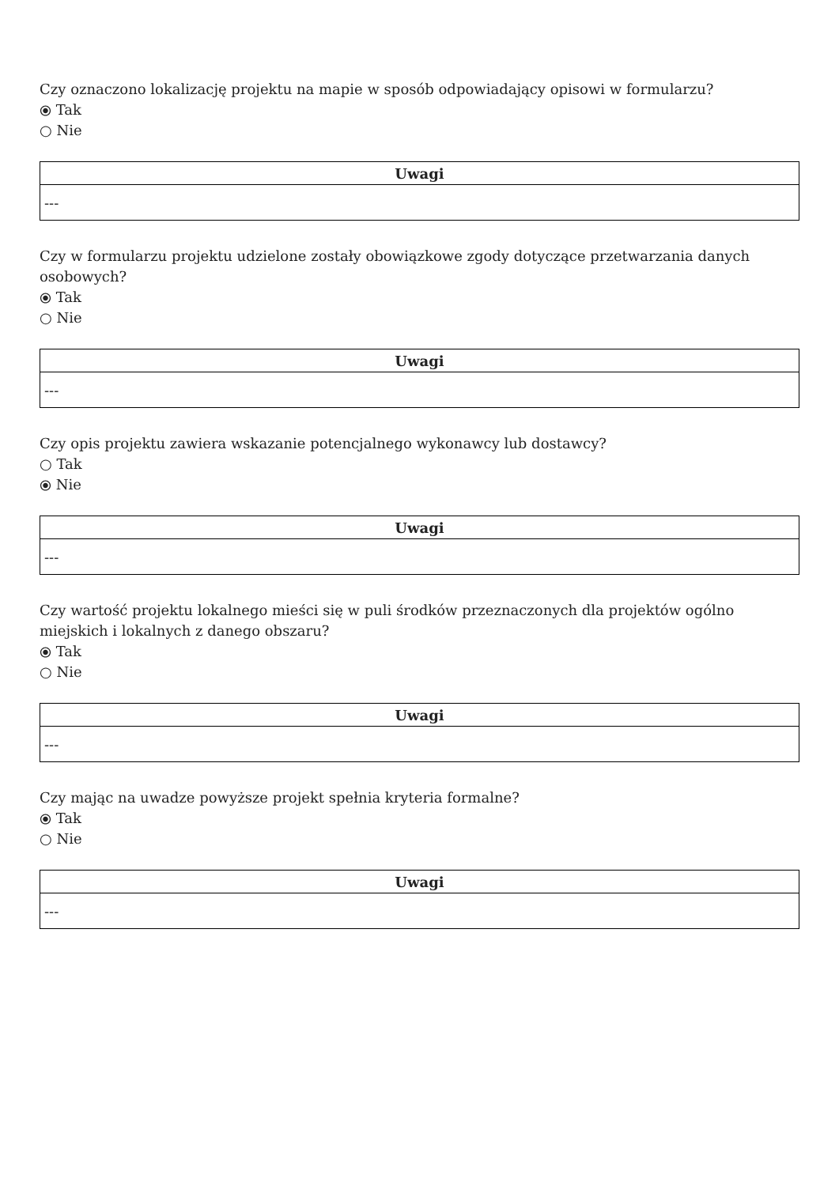Czy oznaczono lokalizację projektu na mapie w sposób odpowiadający opisowi w formularzu?
⦿ Tak
○ Nie
| Uwagi |
| --- |
| --- |
Czy w formularzu projektu udzielone zostały obowiązkowe zgody dotyczące przetwarzania danych osobowych?
⦿ Tak
○ Nie
| Uwagi |
| --- |
| --- |
Czy opis projektu zawiera wskazanie potencjalnego wykonawcy lub dostawcy?
○ Tak
⦿ Nie
| Uwagi |
| --- |
| --- |
Czy wartość projektu lokalnego mieści się w puli środków przeznaczonych dla projektów ogólno miejskich i lokalnych z danego obszaru?
⦿ Tak
○ Nie
| Uwagi |
| --- |
| --- |
Czy mając na uwadze powyższe projekt spełnia kryteria formalne?
⦿ Tak
○ Nie
| Uwagi |
| --- |
| --- |